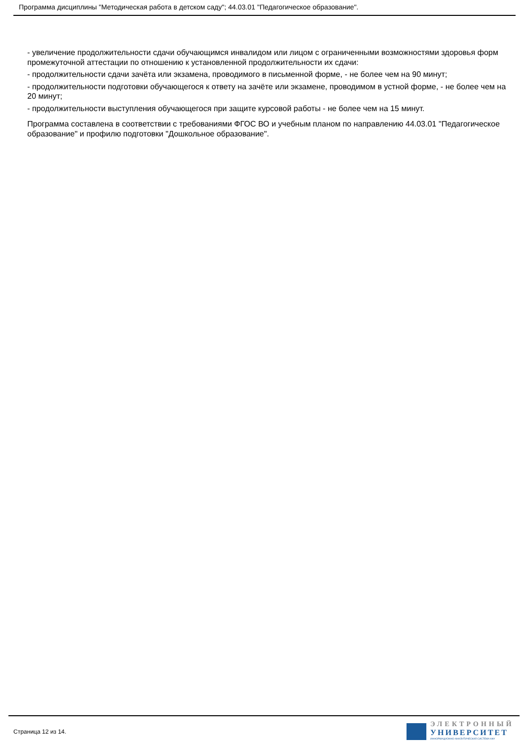Программа дисциплины "Методическая работа в детском саду"; 44.03.01 "Педагогическое образование".
- увеличение продолжительности сдачи обучающимся инвалидом или лицом с ограниченными возможностями здоровья форм промежуточной аттестации по отношению к установленной продолжительности их сдачи:
- продолжительности сдачи зачёта или экзамена, проводимого в письменной форме, - не более чем на 90 минут;
- продолжительности подготовки обучающегося к ответу на зачёте или экзамене, проводимом в устной форме, - не более чем на 20 минут;
- продолжительности выступления обучающегося при защите курсовой работы - не более чем на 15 минут.
Программа составлена в соответствии с требованиями ФГОС ВО и учебным планом по направлению 44.03.01 "Педагогическое образование" и профилю подготовки "Дошкольное образование".
Страница 12 из 14.
ЭЛЕКТРОННЫЙ
УНИВЕРСИТЕТ
ИНФОРМАЦИОННО-АНАЛИТИЧЕСКАЯ СИСТЕМА КФУ